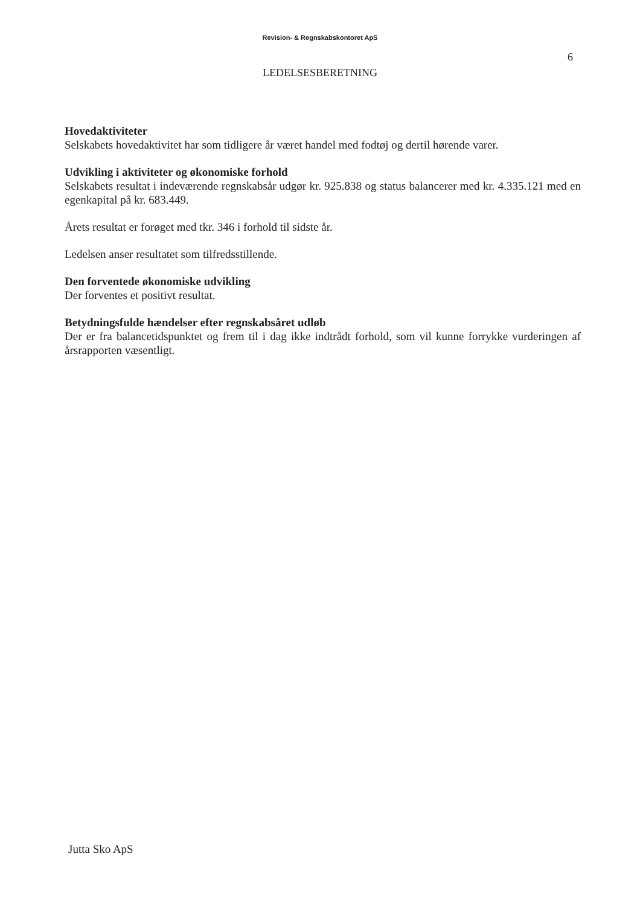Revision- & Regnskabskontoret ApS
6
LEDELSESBERETNING
Hovedaktiviteter
Selskabets hovedaktivitet har som tidligere år været handel med fodtøj og dertil hørende varer.
Udvikling i aktiviteter og økonomiske forhold
Selskabets resultat i indeværende regnskabsår udgør kr. 925.838 og status balancerer med kr. 4.335.121 med en egenkapital på kr. 683.449.
Årets resultat er forøget med tkr. 346 i forhold til sidste år.
Ledelsen anser resultatet som tilfredsstillende.
Den forventede økonomiske udvikling
Der forventes et positivt resultat.
Betydningsfulde hændelser efter regnskabsåret udløb
Der er fra balancetidspunktet og frem til i dag ikke indtrådt forhold, som vil kunne forrykke vurderingen af årsrapporten væsentligt.
Jutta Sko ApS